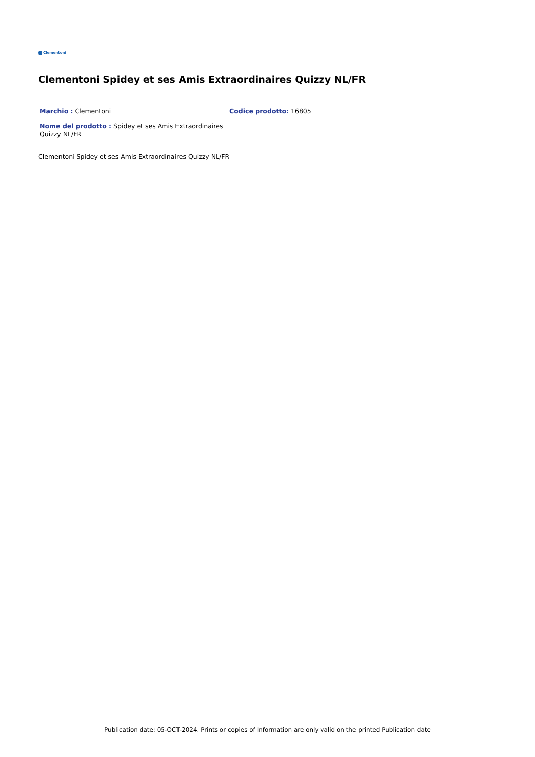Clementoni
Clementoni Spidey et ses Amis Extraordinaires Quizzy NL/FR
Marchio : Clementoni
Codice prodotto: 16805
Nome del prodotto : Spidey et ses Amis Extraordinaires Quizzy NL/FR
Clementoni Spidey et ses Amis Extraordinaires Quizzy NL/FR
Publication date: 05-OCT-2024. Prints or copies of Information are only valid on the printed Publication date